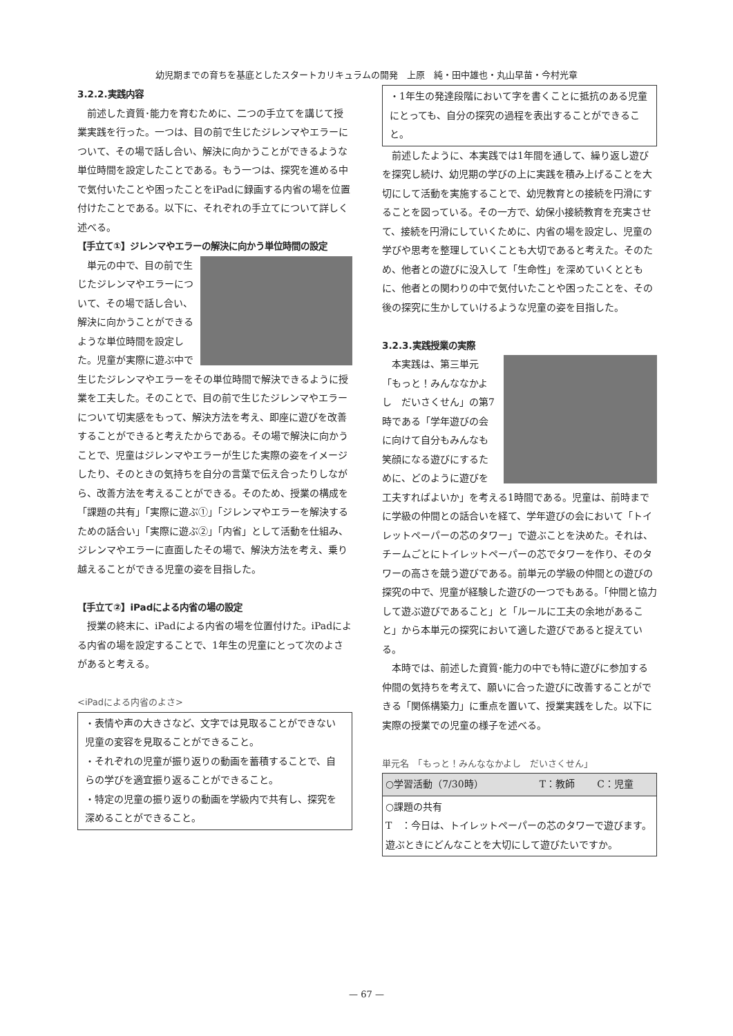幼児期までの育ちを基底としたスタートカリキュラムの開発　上原　純・田中雄也・丸山早苗・今村光章
3.2.2.実践内容
前述した資質･能力を育むために、二つの手立てを講じて授業実践を行った。一つは、目の前で生じたジレンマやエラーについて、その場で話し合い、解決に向かうことができるような単位時間を設定したことである。もう一つは、探究を進める中で気付いたことや困ったことをiPadに録画する内省の場を位置付けたことである。以下に、それぞれの手立てについて詳しく述べる。
【手立て①】ジレンマやエラーの解決に向かう単位時間の設定
単元の中で、目の前で生じたジレンマやエラーについて、その場で話し合い、解決に向かうことができるような単位時間を設定した。児童が実際に遊ぶ中で生じたジレンマやエラーをその単位時間で解決できるように授業を工夫した。そのことで、目の前で生じたジレンマやエラーについて切実感をもって、解決方法を考え、即座に遊びを改善することができると考えたからである。その場で解決に向かうことで、児童はジレンマやエラーが生じた実際の姿をイメージしたり、そのときの気持ちを自分の言葉で伝え合ったりしながら、改善方法を考えることができる。そのため、授業の構成を「課題の共有」「実際に遊ぶ①」「ジレンマやエラーを解決するための話合い」「実際に遊ぶ②」「内省」として活動を仕組み、ジレンマやエラーに直面したその場で、解決方法を考え、乗り越えることができる児童の姿を目指した。
【手立て②】iPadによる内省の場の設定
授業の終末に、iPadによる内省の場を位置付けた。iPadによる内省の場を設定することで、1年生の児童にとって次のよさがあると考える。
<iPadによる内省のよさ>
・表情や声の大きさなど、文字では見取ることができない児童の変容を見取ることができること。
・それぞれの児童が振り返りの動画を蓄積することで、自らの学びを適宜振り返ることができること。
・特定の児童の振り返りの動画を学級内で共有し、探究を深めることができること。
・1年生の発達段階において字を書くことに抵抗のある児童にとっても、自分の探究の過程を表出することができること。
前述したように、本実践では1年間を通して、繰り返し遊びを探究し続け、幼児期の学びの上に実践を積み上げることを大切にして活動を実施することで、幼児教育との接続を円滑にすることを図っている。その一方で、幼保小接続教育を充実させて、接続を円滑にしていくために、内省の場を設定し、児童の学びや思考を整理していくことも大切であると考えた。そのため、他者との遊びに没入して「生命性」を深めていくとともに、他者との関わりの中で気付いたことや困ったことを、その後の探究に生かしていけるような児童の姿を目指した。
3.2.3.実践授業の実際
本実践は、第三単元「もっと！みんななかよし　だいさくせん」の第7時である「学年遊びの会に向けて自分もみんなも笑顔になる遊びにするために、どのように遊びを工夫すればよいか」を考える1時間である。児童は、前時までに学級の仲間との話合いを経て、学年遊びの会において「トイレットペーパーの芯のタワー」で遊ぶことを決めた。それは、チームごとにトイレットペーパーの芯でタワーを作り、そのタワーの高さを競う遊びである。前単元の学級の仲間との遊びの探究の中で、児童が経験した遊びの一つでもある。「仲間と協力して遊ぶ遊びであること」と「ルールに工夫の余地があること」から本単元の探究において適した遊びであると捉えている。
本時では、前述した資質･能力の中でも特に遊びに参加する仲間の気持ちを考えて、願いに合った遊びに改善することができる「関係構築力」に重点を置いて、授業実践をした。以下に実際の授業での児童の様子を述べる。
単元名　「もっと！みんななかよし　だいさくせん」
| ○学習活動（7/30時） | T：教師 | C：児童 |
| ○課題の共有 T ：今日は、トイレットペーパーの芯のタワーで遊びます。遊ぶときにどんなことを大切にして遊びたいですか。 | | |
— 67 —